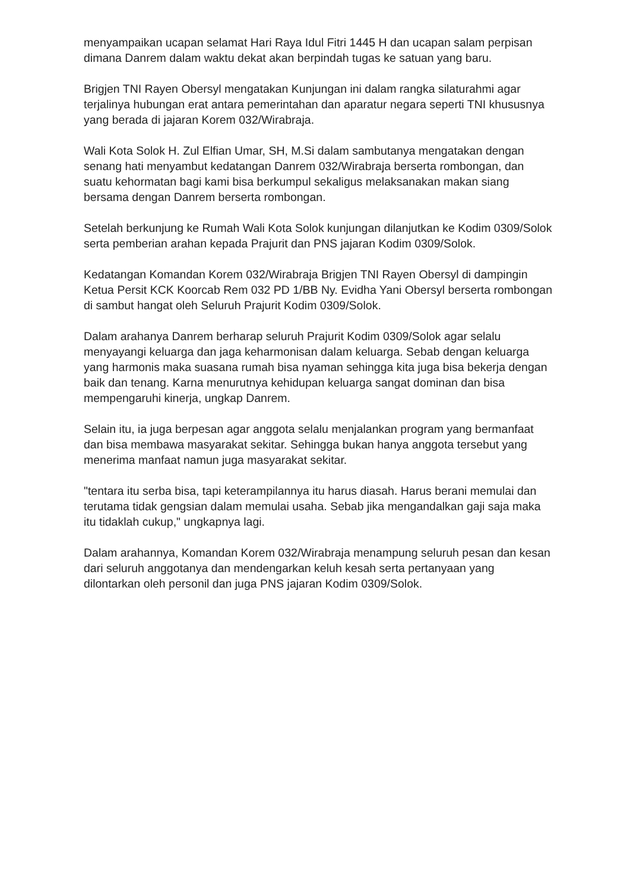menyampaikan ucapan selamat Hari Raya Idul Fitri 1445 H dan ucapan salam perpisan dimana Danrem dalam waktu dekat akan berpindah tugas ke satuan yang baru.
Brigjen TNI Rayen Obersyl mengatakan Kunjungan ini dalam rangka silaturahmi agar terjalinya hubungan erat antara pemerintahan dan aparatur negara seperti TNI khususnya yang berada di jajaran Korem 032/Wirabraja.
Wali Kota Solok H. Zul Elfian Umar, SH, M.Si dalam sambutanya mengatakan dengan senang hati menyambut kedatangan Danrem 032/Wirabraja berserta rombongan, dan suatu kehormatan bagi kami bisa berkumpul sekaligus melaksanakan makan siang bersama dengan Danrem berserta rombongan.
Setelah berkunjung ke Rumah Wali Kota Solok kunjungan dilanjutkan ke Kodim 0309/Solok serta pemberian arahan kepada Prajurit dan PNS jajaran Kodim 0309/Solok.
Kedatangan Komandan Korem 032/Wirabraja Brigjen TNI Rayen Obersyl di dampingin Ketua Persit KCK Koorcab Rem 032 PD 1/BB Ny. Evidha Yani Obersyl berserta rombongan di sambut hangat oleh Seluruh Prajurit Kodim 0309/Solok.
Dalam arahanya Danrem berharap seluruh Prajurit Kodim 0309/Solok agar selalu menyayangi keluarga dan jaga keharmonisan dalam keluarga. Sebab dengan keluarga yang harmonis maka suasana rumah bisa nyaman sehingga kita juga bisa bekerja dengan baik dan tenang. Karna menurutnya kehidupan keluarga sangat dominan dan bisa mempengaruhi kinerja, ungkap Danrem.
Selain itu, ia juga berpesan agar anggota selalu menjalankan program yang bermanfaat dan bisa membawa masyarakat sekitar. Sehingga bukan hanya anggota tersebut yang menerima manfaat namun juga masyarakat sekitar.
"tentara itu serba bisa, tapi keterampilannya itu harus diasah. Harus berani memulai dan terutama tidak gengsian dalam memulai usaha. Sebab jika mengandalkan gaji saja maka itu tidaklah cukup," ungkapnya lagi.
Dalam arahannya, Komandan Korem 032/Wirabraja menampung seluruh pesan dan kesan dari seluruh anggotanya dan mendengarkan keluh kesah serta pertanyaan yang dilontarkan oleh personil dan juga PNS jajaran Kodim 0309/Solok.